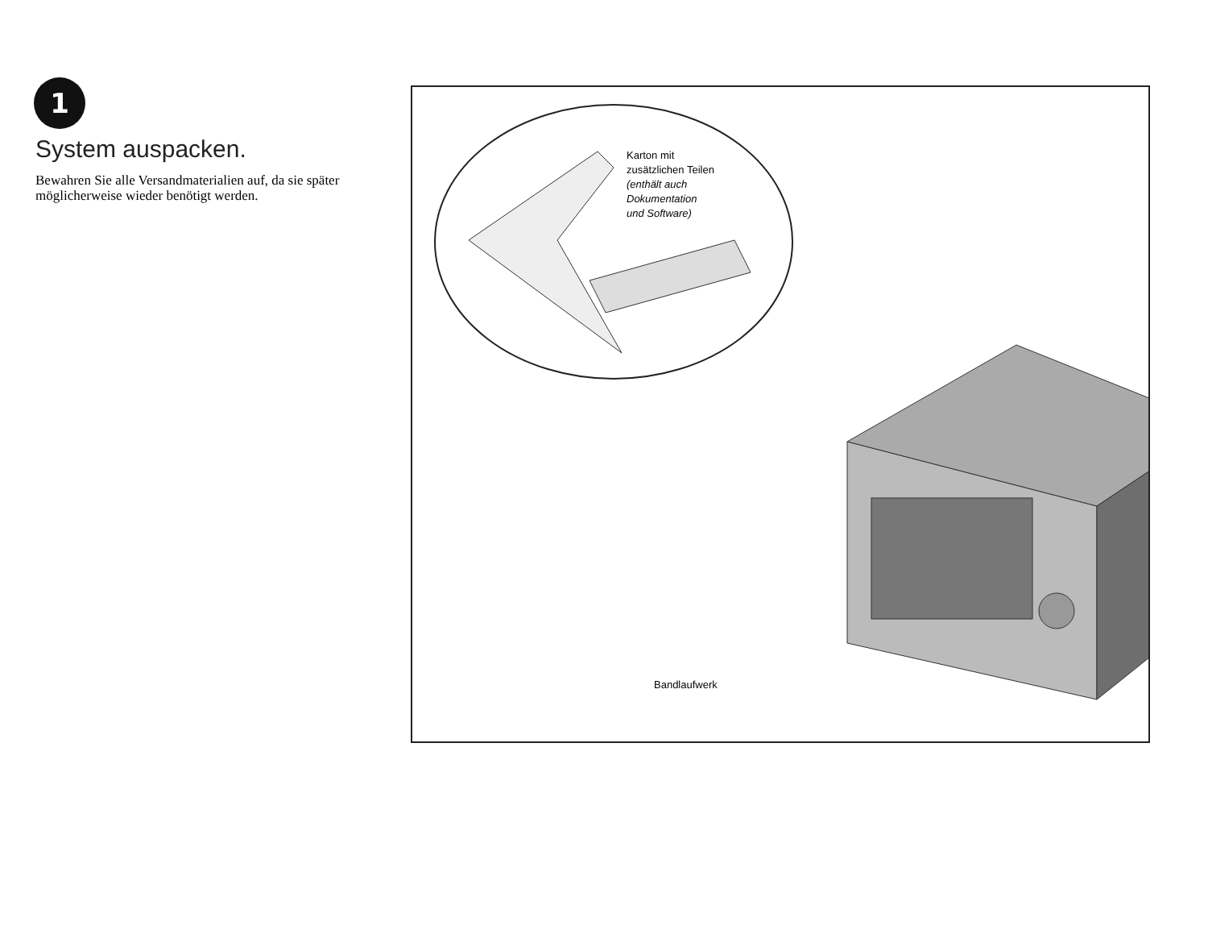1
System auspacken.
Bewahren Sie alle Versandmaterialien auf, da sie später möglicherweise wieder benötigt werden.
Karton mit
zusätzlichen Teilen
(enthält auch
Dokumentation
und Software)
Bandlaufwerk